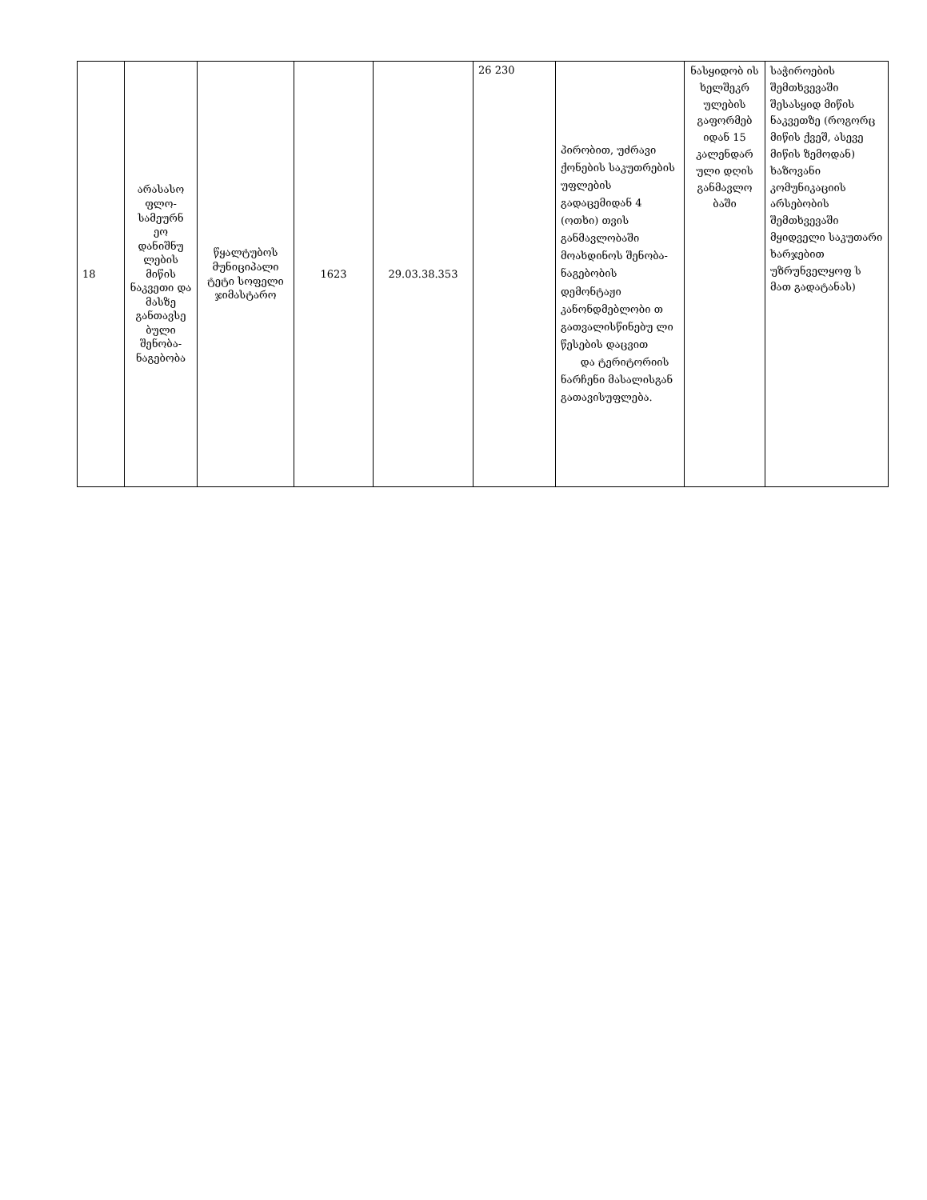| 18 | არასასო ფლო-სამეურნ ეო დანიშნუ ლების მიწის ნაკვეთი და მასზე განთავსე ბული შენობა-ნაგებობა | წყალტუბოს მუნიციპალი ტეტი სოფელი ჯიმასტარო | 1623 | 29.03.38.353 | 26 230 | პირობით, უძრავი ქონების საკუთრების უფლების გადაცემიდან 4 (ოთხი) თვის განმავლობაში მოახდინოს შენობა-ნაგებობის დემონტაჟი კანონდმებლობი თ გათვალისწინებუ ლი წესების დაცვით და ტერიტორიის ნარჩენი მასალისგან გათავისუფლება. | ნასყიდობ ის ხელშეკრ ულების გაფორმებ იდან 15 კალენდარ ული დღის განმავლო ბაში | საჭიროების შემთხვევაში შესასყიდ მიწის ნაკვეთზე (როგორც მიწის ქვეშ, ასევე მიწის ზემოდან) ხაზოვანი კომუნიკაციის არსებობის შემთხვევაში მყიდველი საკუთარი ხარჯებით უზრუნველყოფ ს მათ გადატანას) |